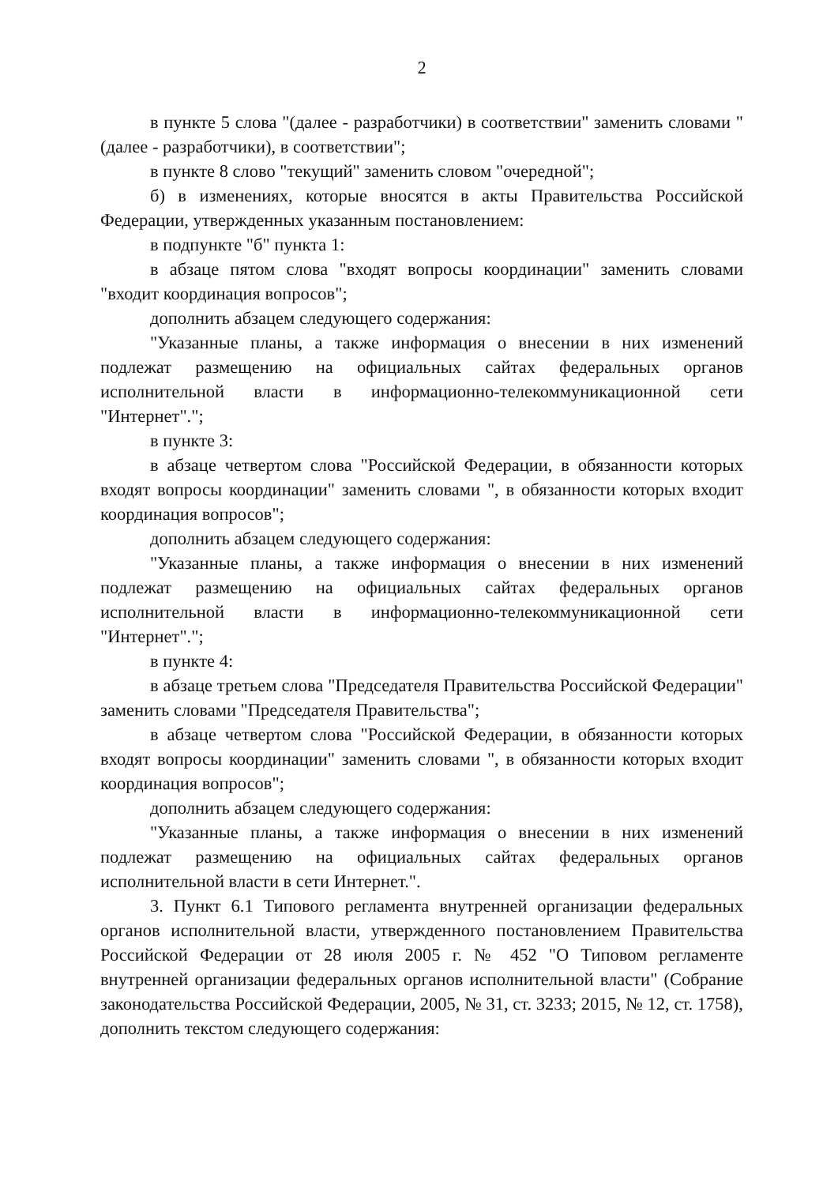2
в пункте 5 слова "(далее - разработчики) в соответствии" заменить словами "(далее - разработчики), в соответствии";
в пункте 8 слово "текущий" заменить словом "очередной";
б) в изменениях, которые вносятся в акты Правительства Российской Федерации, утвержденных указанным постановлением:
в подпункте "б" пункта 1:
в абзаце пятом слова "входят вопросы координации" заменить словами "входит координация вопросов";
дополнить абзацем следующего содержания:
"Указанные планы, а также информация о внесении в них изменений подлежат размещению на официальных сайтах федеральных органов исполнительной власти в информационно-телекоммуникационной сети "Интернет".";
в пункте 3:
в абзаце четвертом слова "Российской Федерации, в обязанности которых входят вопросы координации" заменить словами ", в обязанности которых входит координация вопросов";
дополнить абзацем следующего содержания:
"Указанные планы, а также информация о внесении в них изменений подлежат размещению на официальных сайтах федеральных органов исполнительной власти в информационно-телекоммуникационной сети "Интернет".";
в пункте 4:
в абзаце третьем слова "Председателя Правительства Российской Федерации" заменить словами "Председателя Правительства";
в абзаце четвертом слова "Российской Федерации, в обязанности которых входят вопросы координации" заменить словами ", в обязанности которых входит координация вопросов";
дополнить абзацем следующего содержания:
"Указанные планы, а также информация о внесении в них изменений подлежат размещению на официальных сайтах федеральных органов исполнительной власти в сети Интернет.".
3. Пункт 6.1 Типового регламента внутренней организации федеральных органов исполнительной власти, утвержденного постановлением Правительства Российской Федерации от 28 июля 2005 г. № 452 "О Типовом регламенте внутренней организации федеральных органов исполнительной власти" (Собрание законодательства Российской Федерации, 2005, № 31, ст. 3233; 2015, № 12, ст. 1758), дополнить текстом следующего содержания: